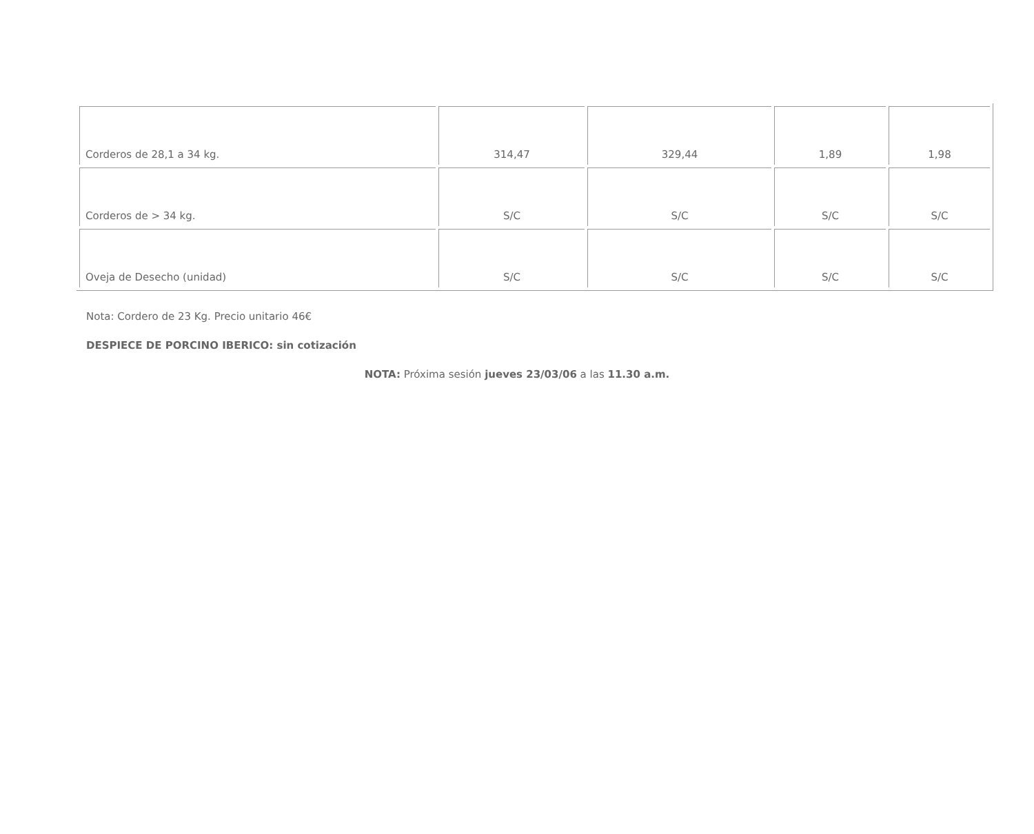| Corderos de 28,1 a 34 kg. | 314,47 | 329,44 | 1,89 | 1,98 |
| Corderos de > 34 kg. | S/C | S/C | S/C | S/C |
| Oveja de Desecho (unidad) | S/C | S/C | S/C | S/C |
Nota: Cordero de 23 Kg. Precio unitario 46€
DESPIECE DE PORCINO IBERICO: sin cotización
NOTA: Próxima sesión jueves 23/03/06 a las 11.30 a.m.